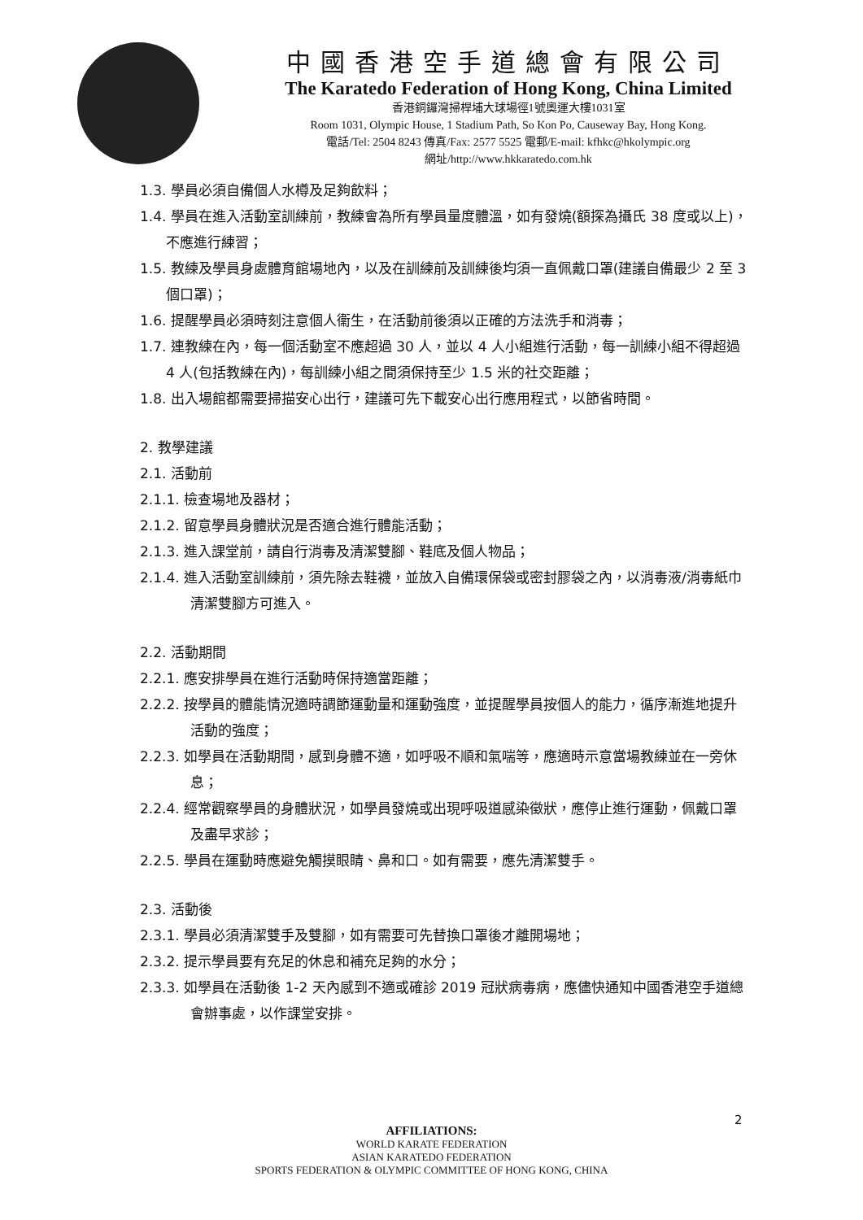中國香港空手道總會有限公司
The Karatedo Federation of Hong Kong, China Limited
香港銅鑼灣掃桿埔大球場徑1號奧運大樓1031室
Room 1031, Olympic House, 1 Stadium Path, So Kon Po, Causeway Bay, Hong Kong.
電話/Tel: 2504 8243 傳真/Fax: 2577 5525 電郵/E-mail: kfhkc@hkolympic.org
網址/http://www.hkkaratedo.com.hk
1.3. 學員必須自備個人水樽及足夠飲料；
1.4. 學員在進入活動室訓練前，教練會為所有學員量度體溫，如有發燒(額探為攝氏 38 度或以上)，不應進行練習；
1.5. 教練及學員身處體育館場地內，以及在訓練前及訓練後均須一直佩戴口罩(建議自備最少 2 至 3 個口罩)；
1.6. 提醒學員必須時刻注意個人衞生，在活動前後須以正確的方法洗手和消毒；
1.7. 連教練在內，每一個活動室不應超過 30 人，並以 4 人小組進行活動，每一訓練小組不得超過 4 人(包括教練在內)，每訓練小組之間須保持至少 1.5 米的社交距離；
1.8. 出入場館都需要掃描安心出行，建議可先下載安心出行應用程式，以節省時間。
2. 教學建議
2.1. 活動前
2.1.1. 檢查場地及器材；
2.1.2. 留意學員身體狀況是否適合進行體能活動；
2.1.3. 進入課堂前，請自行消毒及清潔雙腳、鞋底及個人物品；
2.1.4. 進入活動室訓練前，須先除去鞋襪，並放入自備環保袋或密封膠袋之內，以消毒液/消毒紙巾清潔雙腳方可進入。
2.2. 活動期間
2.2.1. 應安排學員在進行活動時保持適當距離；
2.2.2. 按學員的體能情況適時調節運動量和運動強度，並提醒學員按個人的能力，循序漸進地提升活動的強度；
2.2.3. 如學員在活動期間，感到身體不適，如呼吸不順和氣喘等，應適時示意當場教練並在一旁休息；
2.2.4. 經常觀察學員的身體狀況，如學員發燒或出現呼吸道感染徵狀，應停止進行運動，佩戴口罩及盡早求診；
2.2.5. 學員在運動時應避免觸摸眼睛、鼻和口。如有需要，應先清潔雙手。
2.3. 活動後
2.3.1. 學員必須清潔雙手及雙腳，如有需要可先替換口罩後才離開場地；
2.3.2. 提示學員要有充足的休息和補充足夠的水分；
2.3.3. 如學員在活動後 1-2 天內感到不適或確診 2019 冠狀病毒病，應儘快通知中國香港空手道總會辦事處，以作課堂安排。
2
AFFILIATIONS:
WORLD KARATE FEDERATION
ASIAN KARATEDO FEDERATION
SPORTS FEDERATION & OLYMPIC COMMITTEE OF HONG KONG, CHINA